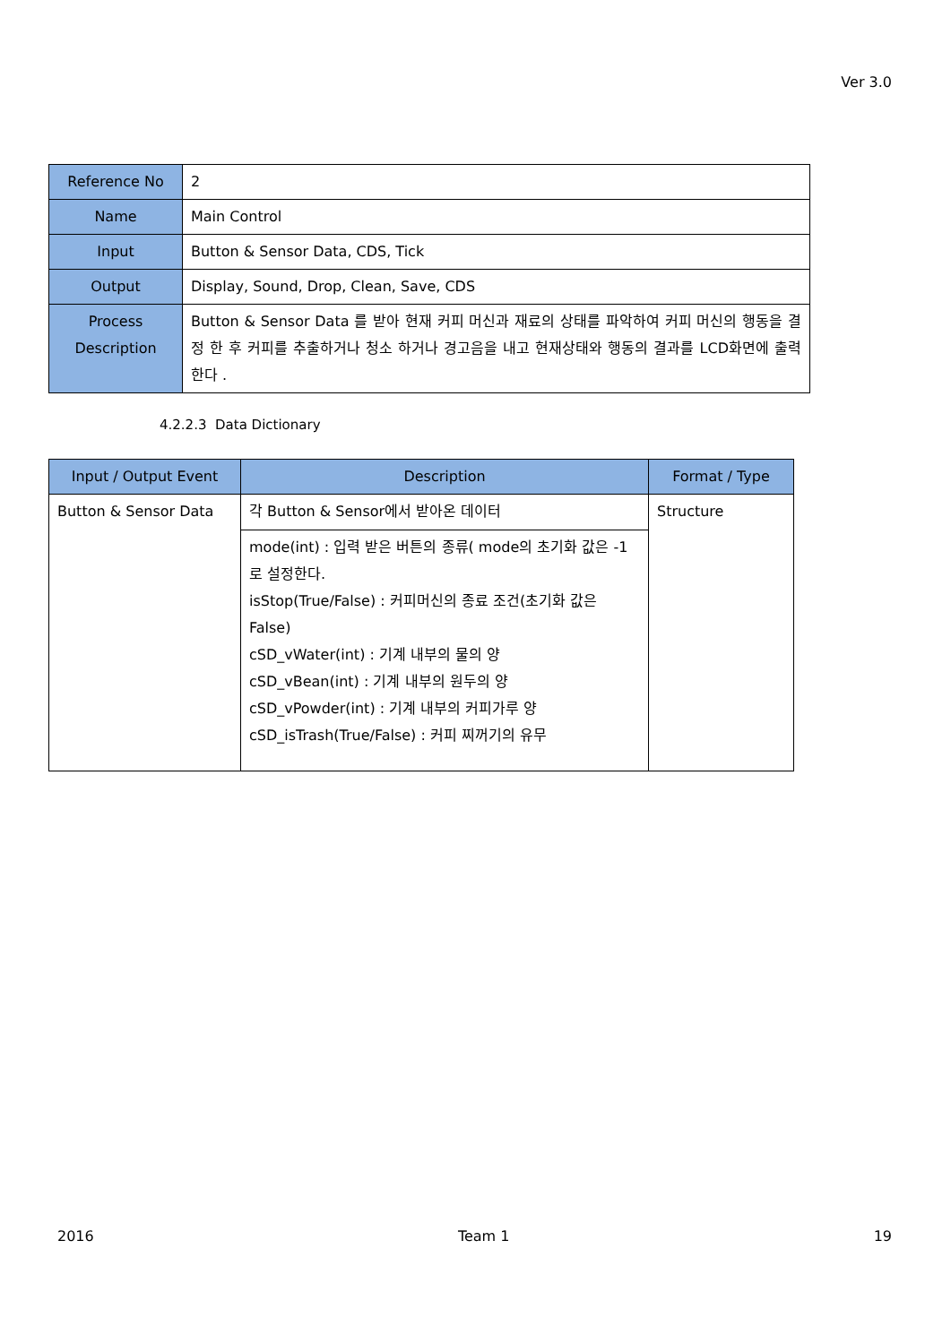Ver 3.0
| Reference No | 2 |
| Name | Main Control |
| Input | Button & Sensor Data, CDS, Tick |
| Output | Display, Sound, Drop, Clean, Save, CDS |
| Process Description | Button & Sensor Data 를 받아 현재 커피 머신과 재료의 상태를 파악하여 커피 머신의 행동을 결정 한 후 커피를 추출하거나 청소 하거나 경고음을 내고 현재상태와 행동의 결과를 LCD화면에 출력한다 . |
4.2.2.3 Data Dictionary
| Input / Output Event | Description | Format / Type |
| --- | --- | --- |
| Button & Sensor Data | 각 Button & Sensor에서 받아온 데이터 | Structure |
| | mode(int) : 입력 받은 버튼의 종류( mode의 초기화 값은 -1로 설정한다. isStop(True/False) : 커피머신의 종료 조건(초기화 값은 False) cSD_vWater(int) : 기계 내부의 물의 양 cSD_vBean(int) : 기계 내부의 원두의 양 cSD_vPowder(int) : 기계 내부의 커피가루 양 cSD_isTrash(True/False) : 커피 찌꺼기의 유무 | |
2016 Team 1 19